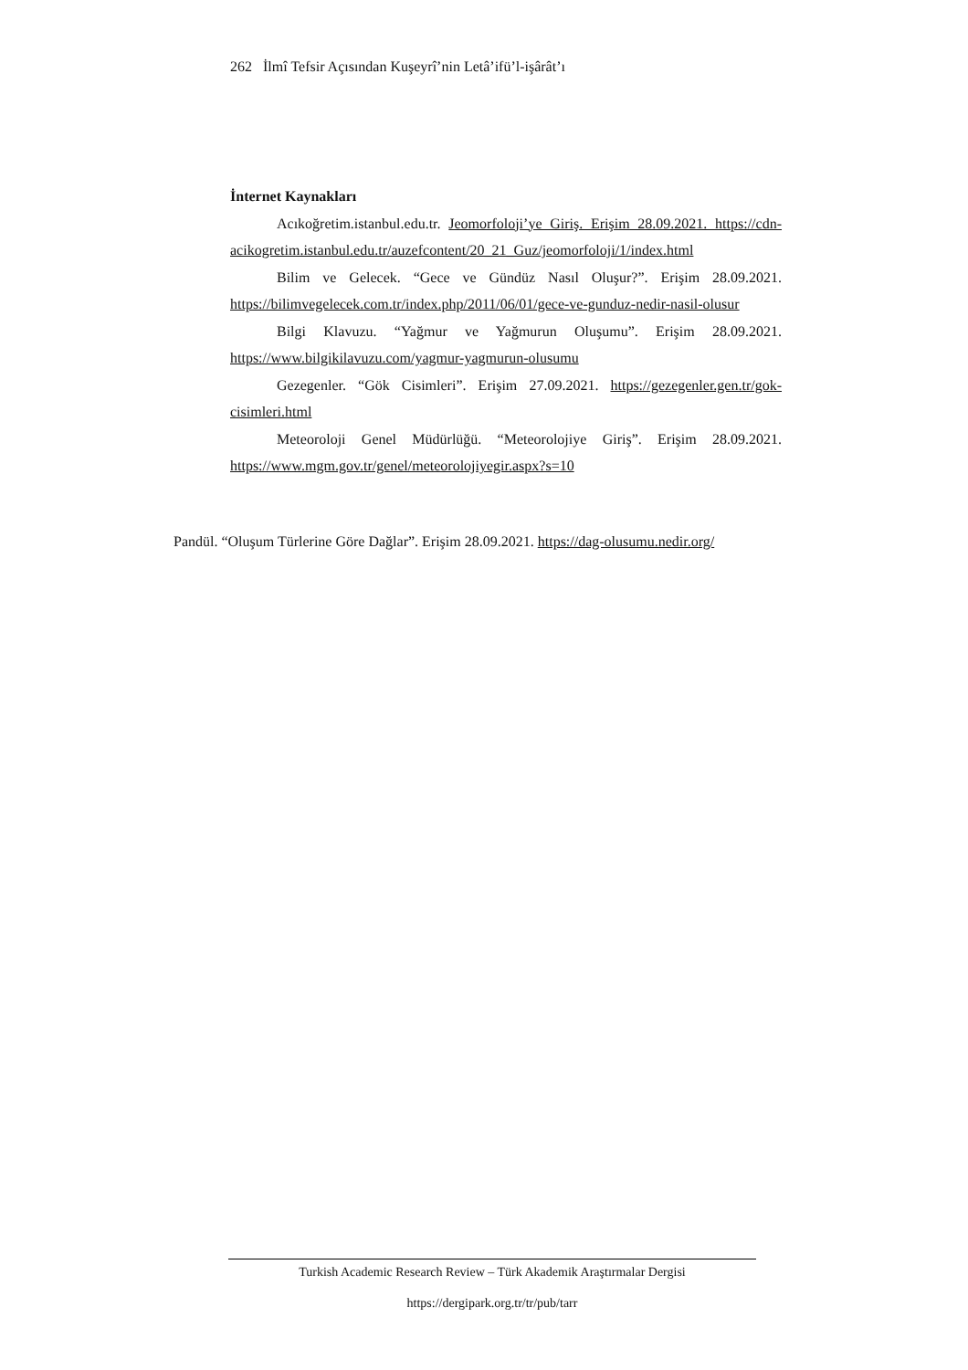262 İlmî Tefsir Açısından Kuşeyrî’nin Letâ’ifü’l-işârât’ı
İnternet Kaynakları
Acıkoğretim.istanbul.edu.tr. Jeomorfoloji’ye Giriş. Erişim 28.09.2021. https://cdn-acikogretim.istanbul.edu.tr/auzefcontent/20_21_Guz/jeomorfoloji/1/index.html
Bilim ve Gelecek. “Gece ve Gündüz Nasıl Oluşur?”. Erişim 28.09.2021. https://bilimvegelecek.com.tr/index.php/2011/06/01/gece-ve-gunduz-nedir-nasil-olusur
Bilgi Klavuzu. “Yağmur ve Yağmurun Oluşumu”. Erişim 28.09.2021. https://www.bilgikilavuzu.com/yagmur-yagmurun-olusumu
Gezegenler. “Gök Cisimleri”. Erişim 27.09.2021. https://gezegenler.gen.tr/gok-cisimleri.html
Meteoroloji Genel Müdürlüğü. “Meteorolojiye Giriş”. Erişim 28.09.2021. https://www.mgm.gov.tr/genel/meteorolojiyegir.aspx?s=10
Pandül. “Oluşum Türlerine Göre Dağlar”. Erişim 28.09.2021. https://dag-olusumu.nedir.org/
Turkish Academic Research Review – Türk Akademik Araştırmalar Dergisi
https://dergipark.org.tr/tr/pub/tarr